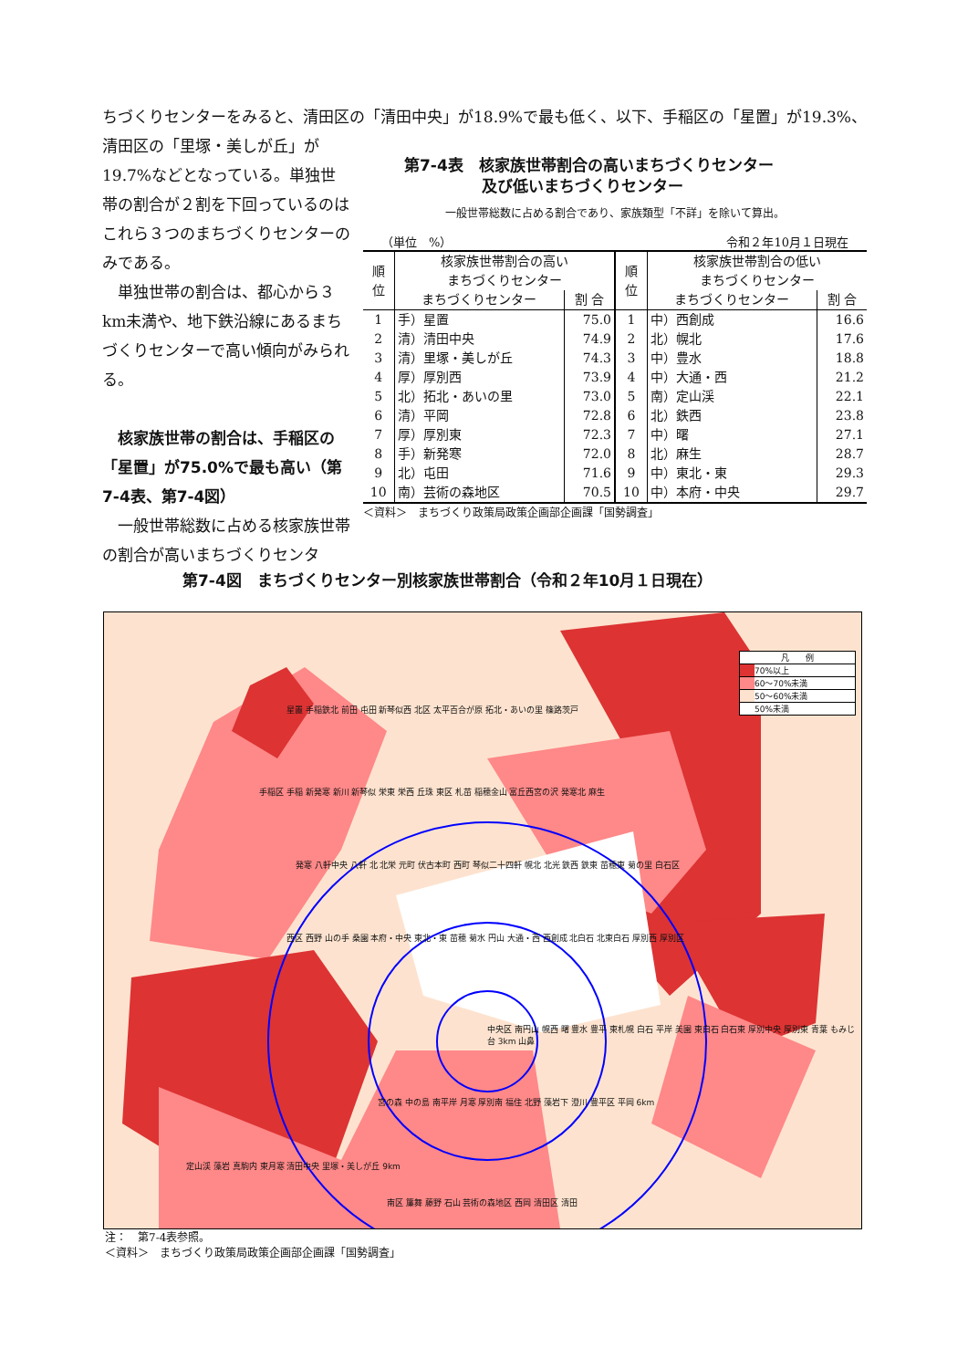ちづくりセンターをみると、清田区の「清田中央」が18.9%で最も低く、以下、手稲区の「星置」が19.3%、
清田区の「里塚・美しが丘」が19.7%などとなっている。単独世帯の割合が２割を下回っているのはこれら３つのまちづくりセンターのみである。
　単独世帯の割合は、都心から３km未満や、地下鉄沿線にあるまちづくりセンターで高い傾向がみられる。
　核家族世帯の割合は、手稲区の「星置」が75.0%で最も高い（第7-4表、第7-4図）
　一般世帯総数に占める核家族世帯の割合が高いまちづくりセンタ
第7-4表　核家族世帯割合の高いまちづくりセンター
　　　　　及び低いまちづくりセンター
一般世帯総数に占める割合であり、家族類型「不詳」を除いて算出。
（単位　%） 令和２年10月１日現在
| 順 位 | 核家族世帯割合の高い まちづくりセンター | | 順 位 | 核家族世帯割合の低い まちづくりセンター | |
| --- | --- | --- | --- | --- | --- |
| | まちづくりセンター | 割 合 | | まちづくりセンター | 割 合 |
| 1 | 手）星置 | 75.0 | 1 | 中）西創成 | 16.6 |
| 2 | 清）清田中央 | 74.9 | 2 | 北）幌北 | 17.6 |
| 3 | 清）里塚・美しが丘 | 74.3 | 3 | 中）豊水 | 18.8 |
| 4 | 厚）厚別西 | 73.9 | 4 | 中）大通・西 | 21.2 |
| 5 | 北）拓北・あいの里 | 73.0 | 5 | 南）定山渓 | 22.1 |
| 6 | 清）平岡 | 72.8 | 6 | 北）鉄西 | 23.8 |
| 7 | 厚）厚別東 | 72.3 | 7 | 中）曙 | 27.1 |
| 8 | 手）新発寒 | 72.0 | 8 | 北）麻生 | 28.7 |
| 9 | 北）屯田 | 71.6 | 9 | 中）東北・東 | 29.3 |
| 10 | 南）芸術の森地区 | 70.5 | 10 | 中）本府・中央 | 29.7 |
＜資料＞　まちづくり政策局政策企画部企画課「国勢調査」
第7-4図　まちづくりセンター別核家族世帯割合（令和２年10月１日現在）
凡　　例
70%以上
60～70%未満
50～60%未満
50%未満
星置 手稲鉄北 前田 屯田 新琴似西 北区 太平百合が原 拓北・あいの里 篠路茨戸
手稲区 手稲 新発寒 新川 新琴似 栄東 栄西 丘珠 東区 札苗 稲穂金山 富丘西宮の沢 発寒北 麻生
発寒 八軒中央 八軒 北 北栄 元町 伏古本町 西町 琴似二十四軒 幌北 北光 鉄西 鉄東 苗穂東 菊の里 白石区
西区 西野 山の手 桑園 本府・中央 東北・東 苗穂 菊水 円山 大通・西 西創成 北白石 北東白石 厚別西 厚別区
中央区 南円山 幌西 曙 豊水 豊平 東札幌 白石 平岸 美園 東白石 白石東 厚別中央 厚別東 青葉 もみじ台 3km 山鼻
宮の森 中の島 南平岸 月寒 厚別南 福住 北野 藻岩下 澄川 豊平区 平岡 6km
定山渓 藻岩 真駒内 東月寒 清田中央 里塚・美しが丘 9km
南区 簾舞 藤野 石山 芸術の森地区 西岡 清田区 清田
注：　第7-4表参照。
＜資料＞　まちづくり政策局政策企画部企画課「国勢調査」